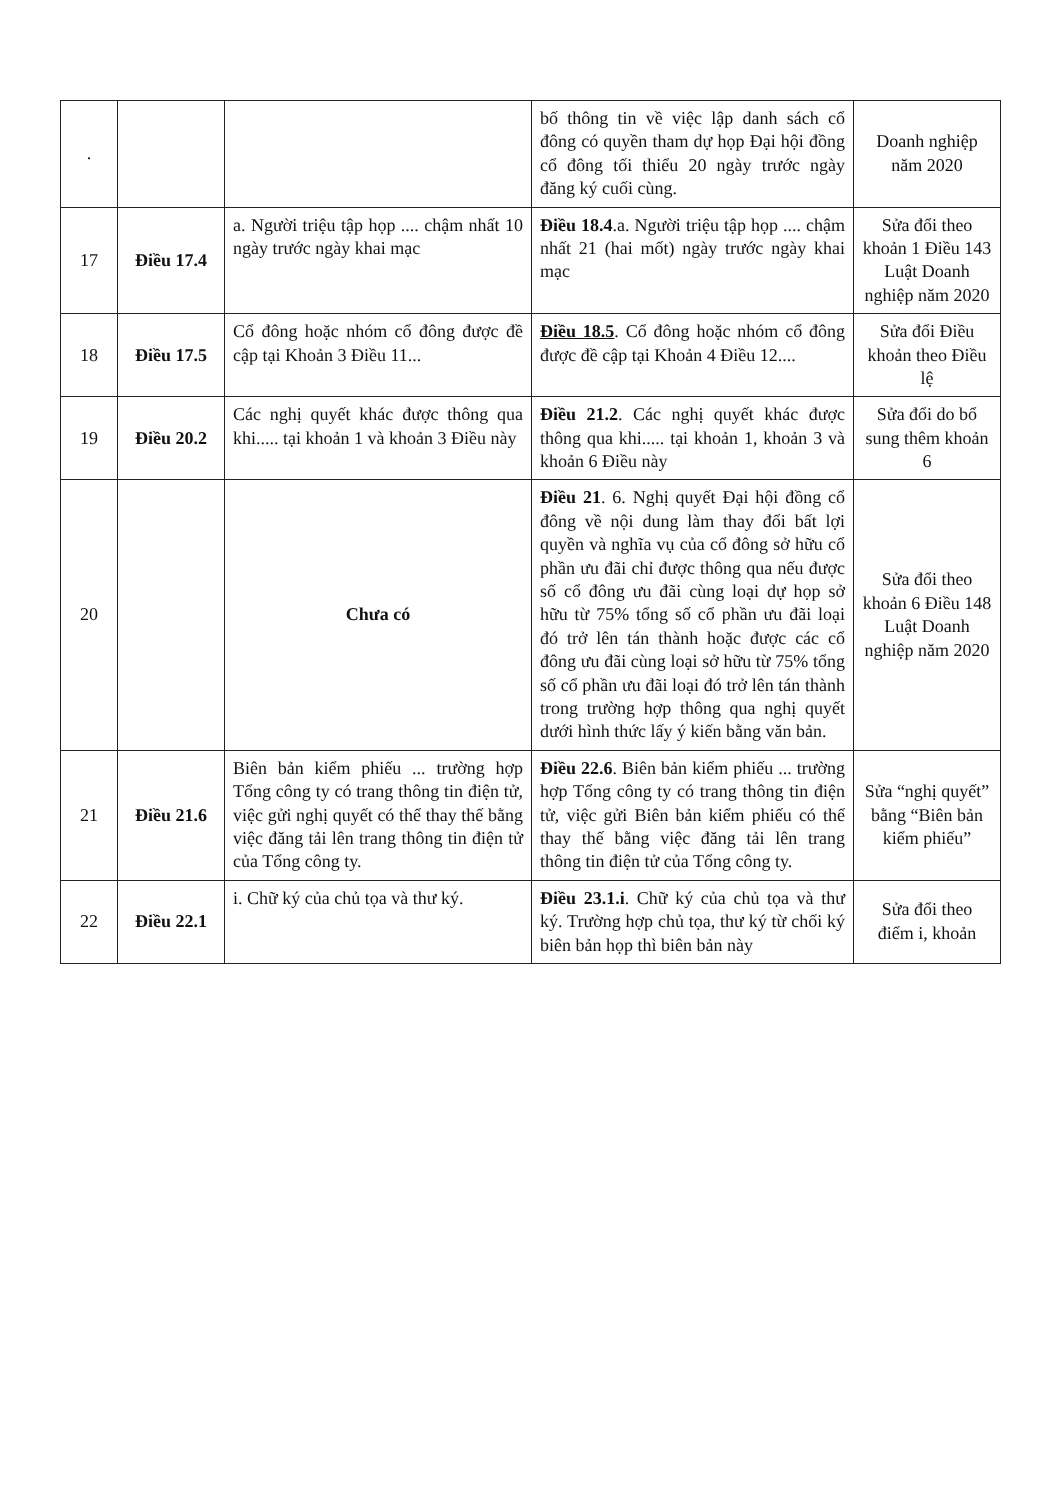| . | | | bố thông tin về việc lập danh sách cổ đông có quyền tham dự họp Đại hội đồng cổ đông tối thiểu 20 ngày trước ngày đăng ký cuối cùng. | Doanh nghiệp năm 2020 |
| 17 | Điều 17.4 | a. Người triệu tập họp .... chậm nhất 10 ngày trước ngày khai mạc | Điều 18.4 .a. Người triệu tập họp .... chậm nhất 21 (hai mốt) ngày trước ngày khai mạc | Sửa đổi theo khoản 1 Điều 143 Luật Doanh nghiệp năm 2020 |
| 18 | Điều 17.5 | Cổ đông hoặc nhóm cổ đông được đề cập tại Khoản 3 Điều 11... | Điều 18.5 . Cổ đông hoặc nhóm cổ đông được đề cập tại Khoản 4 Điều 12.... | Sửa đổi Điều khoản theo Điều lệ |
| 19 | Điều 20.2 | Các nghị quyết khác được thông qua khi..... tại khoản 1 và khoản 3 Điều này | Điều 21.2 . Các nghị quyết khác được thông qua khi..... tại khoản 1, khoản 3 và khoản 6 Điều này | Sửa đổi do bổ sung thêm khoản 6 |
| 20 | | Chưa có | Điều 21 . 6. Nghị quyết Đại hội đồng cổ đông về nội dung làm thay đổi bất lợi quyền và nghĩa vụ của cổ đông sở hữu cổ phần ưu đãi chỉ được thông qua nếu được số cổ đông ưu đãi cùng loại dự họp sở hữu từ 75% tổng số cổ phần ưu đãi loại đó trở lên tán thành hoặc được các cổ đông ưu đãi cùng loại sở hữu từ 75% tổng số cổ phần ưu đãi loại đó trở lên tán thành trong trường hợp thông qua nghị quyết dưới hình thức lấy ý kiến bằng văn bản. | Sửa đổi theo khoản 6 Điều 148 Luật Doanh nghiệp năm 2020 |
| 21 | Điều 21.6 | Biên bản kiểm phiếu ... trường hợp Tổng công ty có trang thông tin điện tử, việc gửi nghị quyết có thể thay thế bằng việc đăng tải lên trang thông tin điện tử của Tổng công ty. | Điều 22.6 . Biên bản kiểm phiếu ... trường hợp Tổng công ty có trang thông tin điện tử, việc gửi Biên bản kiểm phiếu có thể thay thế bằng việc đăng tải lên trang thông tin điện tử của Tổng công ty. | Sửa “nghị quyết” bằng “Biên bản kiểm phiếu” |
| 22 | Điều 22.1 | i. Chữ ký của chủ tọa và thư ký. | Điều 23.1.i . Chữ ký của chủ tọa và thư ký. Trường hợp chủ tọa, thư ký từ chối ký biên bản họp thì biên bản này | Sửa đổi theo điểm i, khoản |